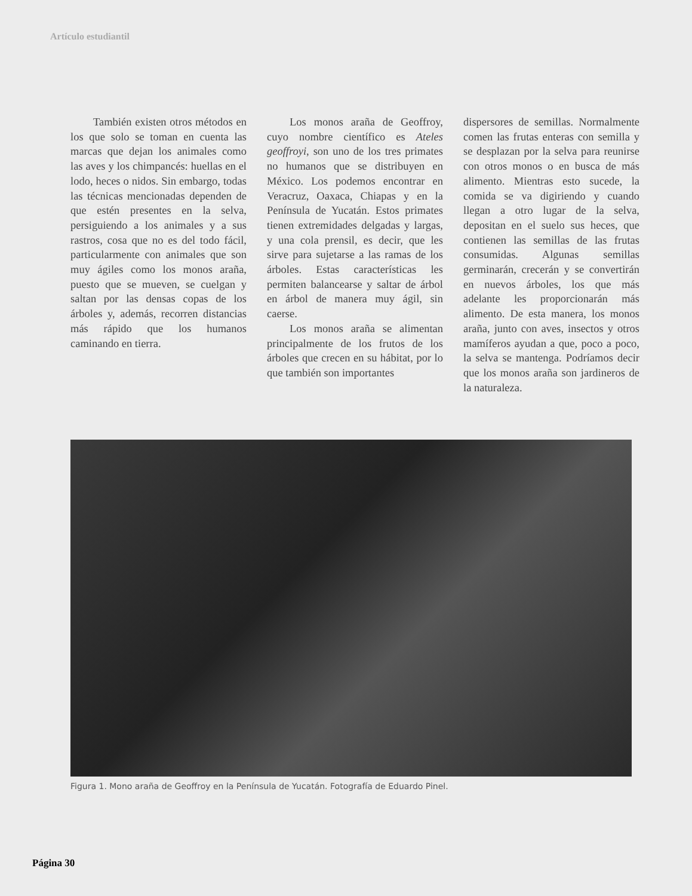Artículo estudiantil
También existen otros métodos en los que solo se toman en cuenta las marcas que dejan los animales como las aves y los chimpancés: huellas en el lodo, heces o nidos. Sin embargo, todas las técnicas mencionadas dependen de que estén presentes en la selva, persiguiendo a los animales y a sus rastros, cosa que no es del todo fácil, particularmente con animales que son muy ágiles como los monos araña, puesto que se mueven, se cuelgan y saltan por las densas copas de los árboles y, además, recorren distancias más rápido que los humanos caminando en tierra.
Los monos araña de Geoffroy, cuyo nombre científico es Ateles geoffroyi, son uno de los tres primates no humanos que se distribuyen en México. Los podemos encontrar en Veracruz, Oaxaca, Chiapas y en la Península de Yucatán. Estos primates tienen extremidades delgadas y largas, y una cola prensil, es decir, que les sirve para sujetarse a las ramas de los árboles. Estas características les permiten balancearse y saltar de árbol en árbol de manera muy ágil, sin caerse.
Los monos araña se alimentan principalmente de los frutos de los árboles que crecen en su hábitat, por lo que también son importantes
dispersores de semillas. Normalmente comen las frutas enteras con semilla y se desplazan por la selva para reunirse con otros monos o en busca de más alimento. Mientras esto sucede, la comida se va digiriendo y cuando llegan a otro lugar de la selva, depositan en el suelo sus heces, que contienen las semillas de las frutas consumidas. Algunas semillas germinarán, crecerán y se convertirán en nuevos árboles, los que más adelante les proporcionarán más alimento. De esta manera, los monos araña, junto con aves, insectos y otros mamíferos ayudan a que, poco a poco, la selva se mantenga. Podríamos decir que los monos araña son jardineros de la naturaleza.
Figura 1. Mono araña de Geoffroy en la Península de Yucatán. Fotografía de Eduardo Pinel.
Página 30